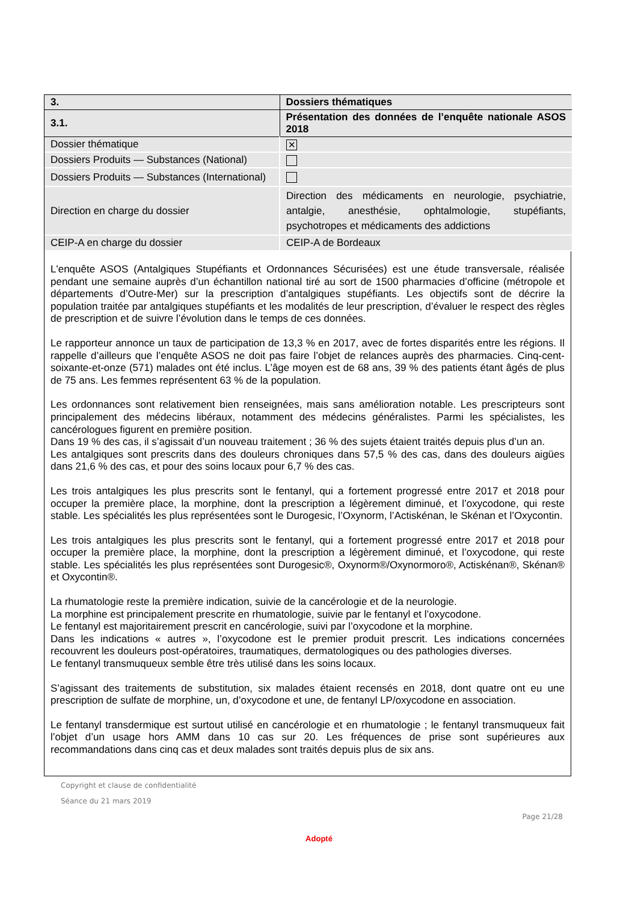| 3. | Dossiers thématiques |
| 3.1. | Présentation des données de l’enquête nationale ASOS 2018 |
| Dossier thématique | ✕ |
| Dossiers Produits — Substances (National) | |
| Dossiers Produits — Substances (International) | |
| Direction en charge du dossier | Direction des médicaments en neurologie, psychiatrie, antalgie, anesthésie, ophtalmologie, stupéfiants, psychotropes et médicaments des addictions |
| CEIP-A en charge du dossier | CEIP-A de Bordeaux |
L'enquête ASOS (Antalgiques Stupéfiants et Ordonnances Sécurisées) est une étude transversale, réalisée pendant une semaine auprès d’un échantillon national tiré au sort de 1500 pharmacies d’officine (métropole et départements d’Outre-Mer) sur la prescription d’antalgiques stupéfiants. Les objectifs sont de décrire la population traitée par antalgiques stupéfiants et les modalités de leur prescription, d’évaluer le respect des règles de prescription et de suivre l’évolution dans le temps de ces données.
Le rapporteur annonce un taux de participation de 13,3 % en 2017, avec de fortes disparités entre les régions. Il rappelle d’ailleurs que l’enquête ASOS ne doit pas faire l’objet de relances auprès des pharmacies. Cinq-cent-soixante-et-onze (571) malades ont été inclus. L’âge moyen est de 68 ans, 39 % des patients étant âgés de plus de 75 ans. Les femmes représentent 63 % de la population.
Les ordonnances sont relativement bien renseignées, mais sans amélioration notable. Les prescripteurs sont principalement des médecins libéraux, notamment des médecins généralistes. Parmi les spécialistes, les cancérologues figurent en première position.
Dans 19 % des cas, il s’agissait d’un nouveau traitement ; 36 % des sujets étaient traités depuis plus d’un an.
Les antalgiques sont prescrits dans des douleurs chroniques dans 57,5 % des cas, dans des douleurs aigües dans 21,6 % des cas, et pour des soins locaux pour 6,7 % des cas.
Les trois antalgiques les plus prescrits sont le fentanyl, qui a fortement progressé entre 2017 et 2018 pour occuper la première place, la morphine, dont la prescription a légèrement diminué, et l’oxycodone, qui reste stable. Les spécialités les plus représentées sont le Durogesic, l’Oxynorm, l’Actiskénan, le Skénan et l’Oxycontin.
Les trois antalgiques les plus prescrits sont le fentanyl, qui a fortement progressé entre 2017 et 2018 pour occuper la première place, la morphine, dont la prescription a légèrement diminué, et l’oxycodone, qui reste stable. Les spécialités les plus représentées sont Durogesic®, Oxynorm®/Oxynormoro®, Actiskénan®, Skénan® et Oxycontin®.
La rhumatologie reste la première indication, suivie de la cancérologie et de la neurologie.
La morphine est principalement prescrite en rhumatologie, suivie par le fentanyl et l’oxycodone.
Le fentanyl est majoritairement prescrit en cancérologie, suivi par l’oxycodone et la morphine.
Dans les indications « autres », l’oxycodone est le premier produit prescrit. Les indications concernées recouvrent les douleurs post-opératoires, traumatiques, dermatologiques ou des pathologies diverses.
Le fentanyl transmuqueux semble être très utilisé dans les soins locaux.
S’agissant des traitements de substitution, six malades étaient recensés en 2018, dont quatre ont eu une prescription de sulfate de morphine, un, d’oxycodone et une, de fentanyl LP/oxycodone en association.
Le fentanyl transdermique est surtout utilisé en cancérologie et en rhumatologie ; le fentanyl transmuqueux fait l’objet d’un usage hors AMM dans 10 cas sur 20. Les fréquences de prise sont supérieures aux recommandations dans cinq cas et deux malades sont traités depuis plus de six ans.
Copyright et clause de confidentialité
Séance du 21 mars 2019
Page 21/28
Adopté